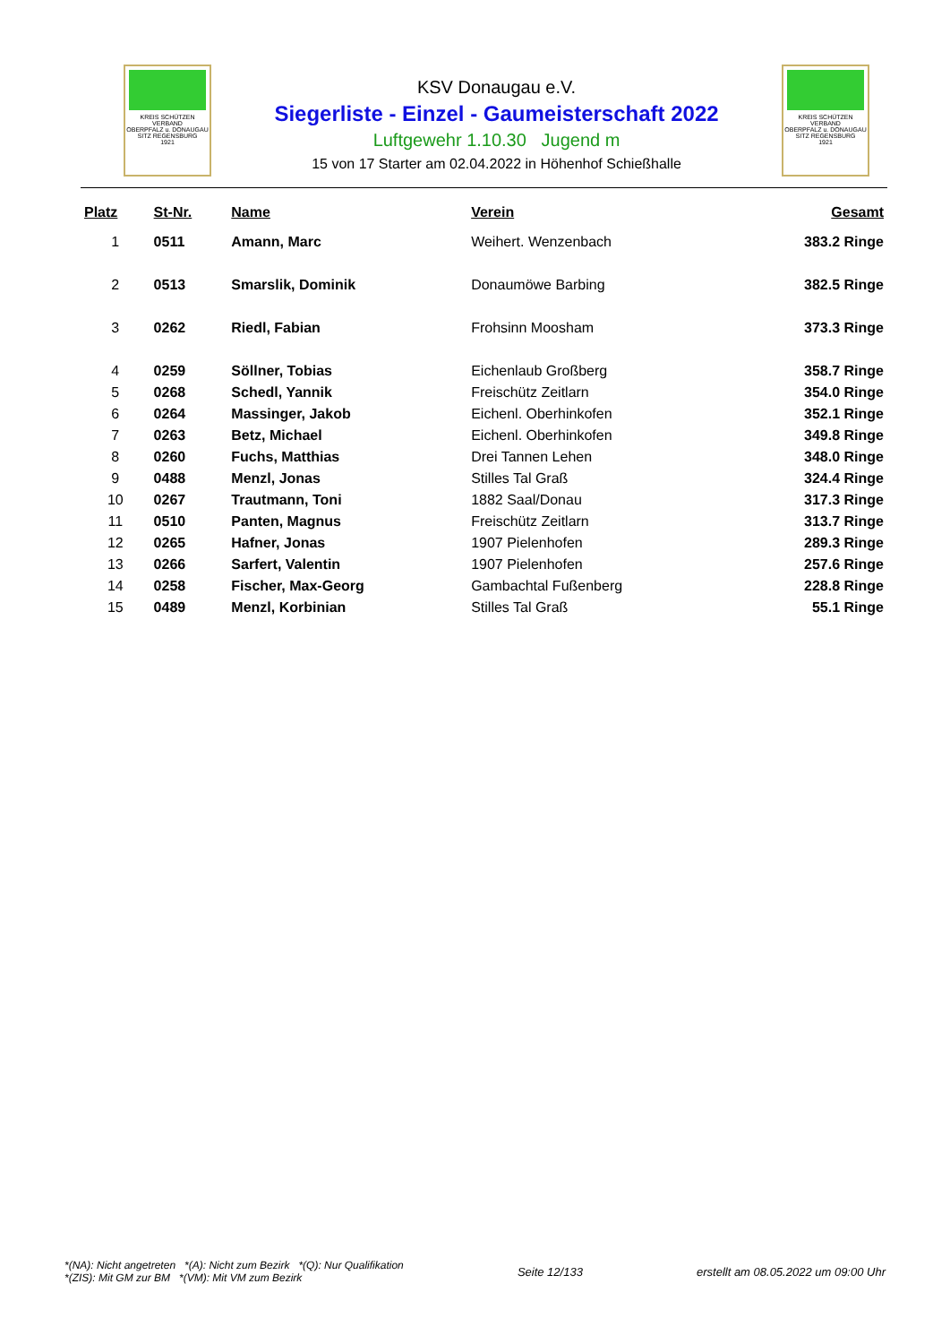KREIS SCHÜTZEN VERBAND
OBERPFALZ u. DONAUGAU
SITZ REGENSBURG
1921
KSV Donaugau e.V.
Siegerliste - Einzel - Gaumeisterschaft 2022
Luftgewehr 1.10.30 Jugend m
15 von 17 Starter am 02.04.2022 in Höhenhof Schießhalle
KREIS SCHÜTZEN VERBAND
OBERPFALZ u. DONAUGAU
SITZ REGENSBURG
1921
| Platz | St-Nr. | Name | Verein | Gesamt |
| --- | --- | --- | --- | --- |
| 1 | 0511 | Amann, Marc | Weihert. Wenzenbach | 383.2 Ringe |
| 2 | 0513 | Smarslik, Dominik | Donaumöwe Barbing | 382.5 Ringe |
| 3 | 0262 | Riedl, Fabian | Frohsinn Moosham | 373.3 Ringe |
| 4 | 0259 | Söllner, Tobias | Eichenlaub Großberg | 358.7 Ringe |
| 5 | 0268 | Schedl, Yannik | Freischütz Zeitlarn | 354.0 Ringe |
| 6 | 0264 | Massinger, Jakob | Eichenl. Oberhinkofen | 352.1 Ringe |
| 7 | 0263 | Betz, Michael | Eichenl. Oberhinkofen | 349.8 Ringe |
| 8 | 0260 | Fuchs, Matthias | Drei Tannen Lehen | 348.0 Ringe |
| 9 | 0488 | Menzl, Jonas | Stilles Tal Graß | 324.4 Ringe |
| 10 | 0267 | Trautmann, Toni | 1882 Saal/Donau | 317.3 Ringe |
| 11 | 0510 | Panten, Magnus | Freischütz Zeitlarn | 313.7 Ringe |
| 12 | 0265 | Hafner, Jonas | 1907 Pielenhofen | 289.3 Ringe |
| 13 | 0266 | Sarfert, Valentin | 1907 Pielenhofen | 257.6 Ringe |
| 14 | 0258 | Fischer, Max-Georg | Gambachtal Fußenberg | 228.8 Ringe |
| 15 | 0489 | Menzl, Korbinian | Stilles Tal Graß | 55.1 Ringe |
*(NA): Nicht angetreten *(A): Nicht zum Bezirk *(Q): Nur Qualifikation
*(ZIS): Mit GM zur BM *(VM): Mit VM zum Bezirk
Seite 12/133
erstellt am 08.05.2022 um 09:00 Uhr